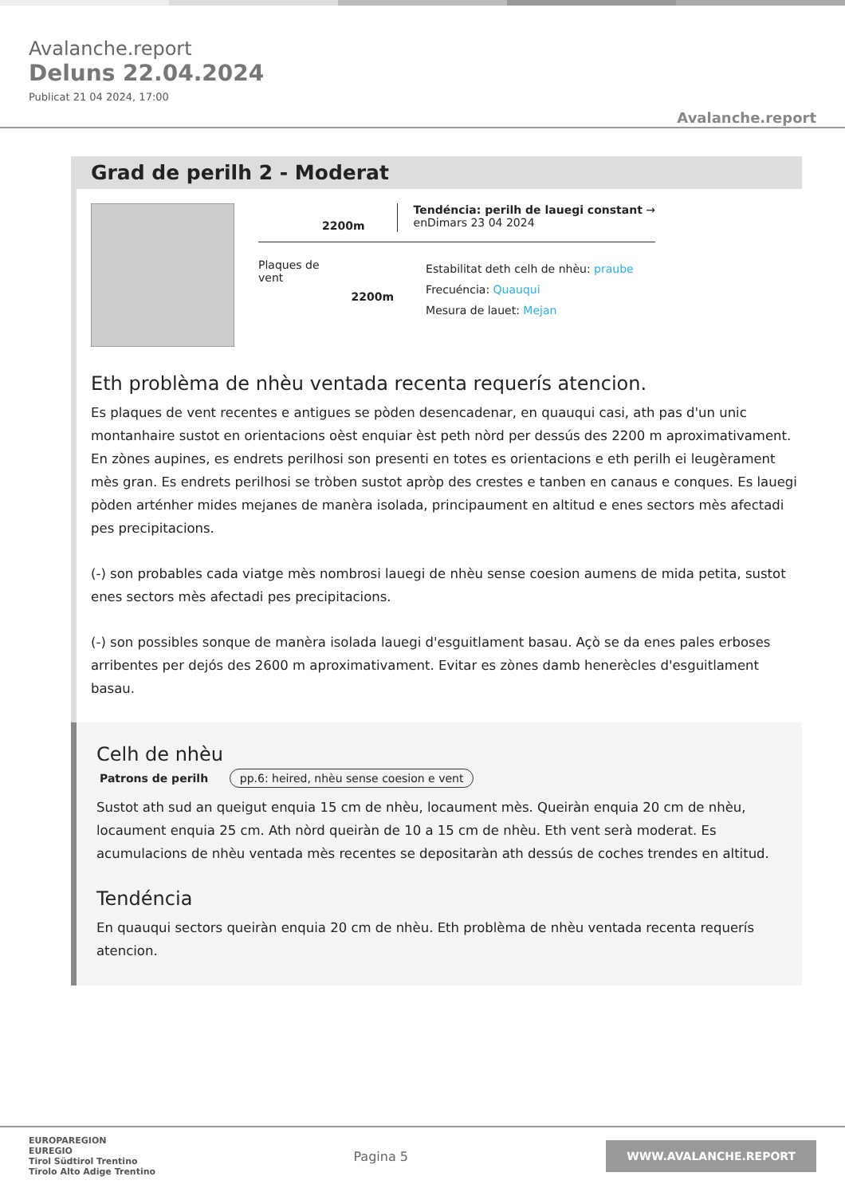Avalanche.report
Deluns 22.04.2024
Publicat 21 04 2024, 17:00
Avalanche.report
Grad de perilh 2 - Moderat
2200m
Tendéncia: perilh de lauegi constant →
enDimars 23 04 2024
Plaques de
vent
2200m
Estabilitat deth celh de nhèu: praube
Frecuéncia: Quauqui
Mesura de lauet: Mejan
Eth problèma de nhèu ventada recenta requerís atencion.
Es plaques de vent recentes e antigues se pòden desencadenar, en quauqui casi, ath pas d'un unic montanhaire sustot en orientacions oèst enquiar èst peth nòrd per dessús des 2200 m aproximativament. En zònes aupines, es endrets perilhosi son presenti en totes es orientacions e eth perilh ei leugèrament mès gran. Es endrets perilhosi se tròben sustot apròp des crestes e tanben en canaus e conques. Es lauegi pòden arténher mides mejanes de manèra isolada, principaument en altitud e enes sectors mès afectadi pes precipitacions.
(-) son probables cada viatge mès nombrosi lauegi de nhèu sense coesion aumens de mida petita, sustot enes sectors mès afectadi pes precipitacions.
(-) son possibles sonque de manèra isolada lauegi d'esguitlament basau. Açò se da enes pales erboses arribentes per dejós des 2600 m aproximativament. Evitar es zònes damb henerècles d'esguitlament basau.
Celh de nhèu
Patrons de perilh pp.6: heired, nhèu sense coesion e vent
Sustot ath sud an queigut enquia 15 cm de nhèu, locaument mès. Queiràn enquia 20 cm de nhèu, locaument enquia 25 cm. Ath nòrd queiràn de 10 a 15 cm de nhèu. Eth vent serà moderat. Es acumulacions de nhèu ventada mès recentes se depositaràn ath dessús de coches trendes en altitud.
Tendéncia
En quauqui sectors queiràn enquia 20 cm de nhèu. Eth problèma de nhèu ventada recenta requerís atencion.
EUROPAREGION
EUREGIO
Tirol Südtirol Trentino
Tirolo Alto Adige Trentino
Pagina 5
WWW.AVALANCHE.REPORT